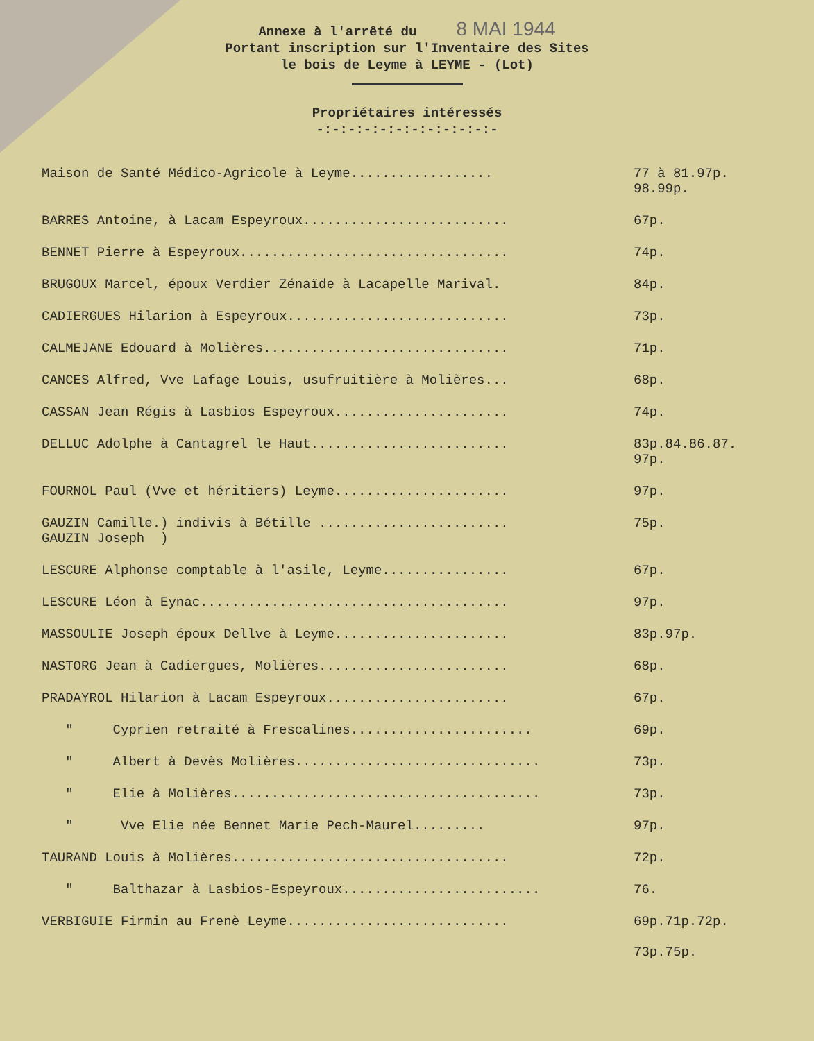Annexe à l'arrêté du 8 MAI 1944
Portant inscription sur l'Inventaire des Sites
le bois de Leyme à LEYME - (Lot)
Propriétaires intéressés
-:-:-:-:-:-:-:-:-:-:-:-
Maison de Santé Médico-Agricole à Leyme.................. 77 à 81.97p.
98.99p.
BARRES Antoine, à Lacam Espeyroux.......................... 67p.
BENNET Pierre à Espeyroux.................................. 74p.
BRUGOUX Marcel, époux Verdier Zénaïde à Lacapelle Marival. 84p.
CADIERGUES Hilarion à Espeyroux............................ 73p.
CALMEJANE Edouard à Molières............................... 71p.
CANCES Alfred, Vve Lafage Louis, usufruitière à Molières... 68p.
CASSAN Jean Régis à Lasbios Espeyroux...................... 74p.
DELLUC Adolphe à Cantagrel le Haut......................... 83p.84.86.87.
97p.
FOURNOL Paul (Vve et héritiers) Leyme...................... 97p.
GAUZIN Camille.) indivis à Bétille ........................
GAUZIN Joseph ) 75p.
LESCURE Alphonse comptable à l'asile, Leyme................ 67p.
LESCURE Léon à Eynac....................................... 97p.
MASSOULIE Joseph époux Dellve à Leyme...................... 83p.97p.
NASTORG Jean à Cadiergues, Molières........................ 68p.
PRADAYROL Hilarion à Lacam Espeyroux....................... 67p.
" Cyprien retraité à Frescalines....................... 69p.
" Albert à Devès Molières............................... 73p.
" Elie à Molières....................................... 73p.
" Vve Elie née Bennet Marie Pech-Maurel......... 97p.
TAURAND Louis à Molières................................... 72p.
" Balthazar à Lasbios-Espeyroux......................... 76.
VERBIGUIE Firmin au Frenè Leyme............................ 69p.71p.72p.
73p.75p.